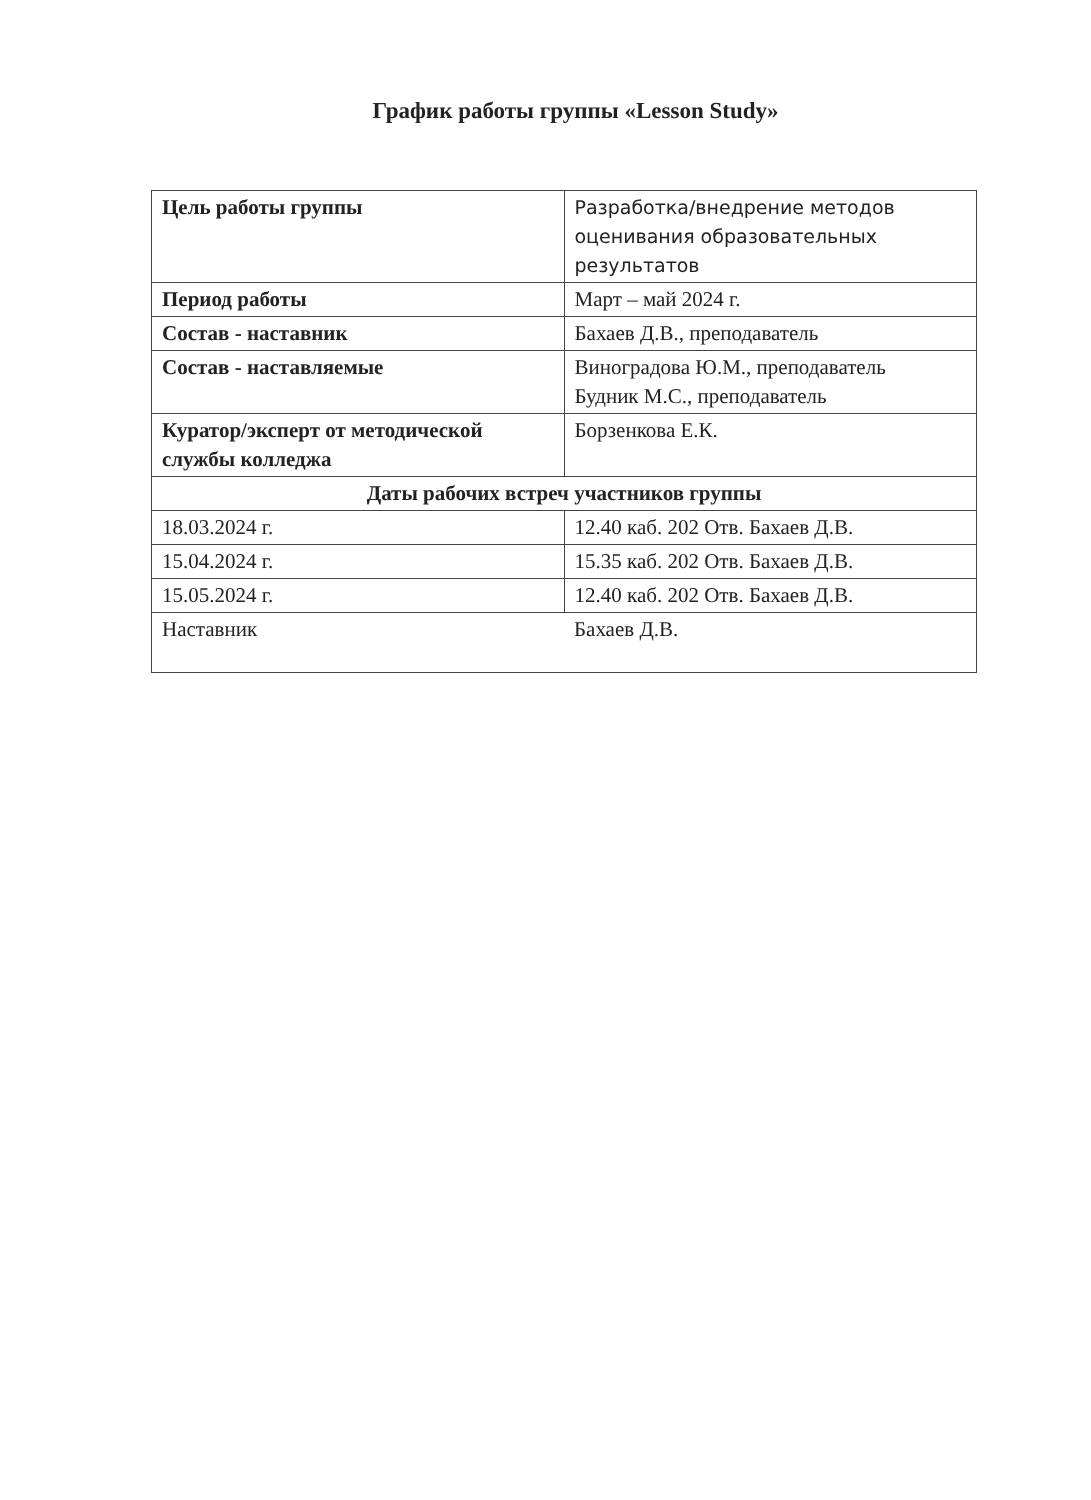График работы группы «Lesson Study»
| Цель работы группы | Разработка/внедрение методов оценивания образовательных результатов |
| Период работы | Март – май 2024 г. |
| Состав - наставник | Бахаев Д.В., преподаватель |
| Состав - наставляемые | Виноградова Ю.М., преподаватель Будник М.С., преподаватель |
| Куратор/эксперт от методической службы колледжа | Борзенкова Е.К. |
| Даты рабочих встреч участников группы | |
| 18.03.2024 г. | 12.40 каб. 202 Отв. Бахаев Д.В. |
| 15.04.2024 г. | 15.35 каб. 202 Отв. Бахаев Д.В. |
| 15.05.2024 г. | 12.40 каб. 202 Отв. Бахаев Д.В. |
| Наставник | Бахаев Д.В. |